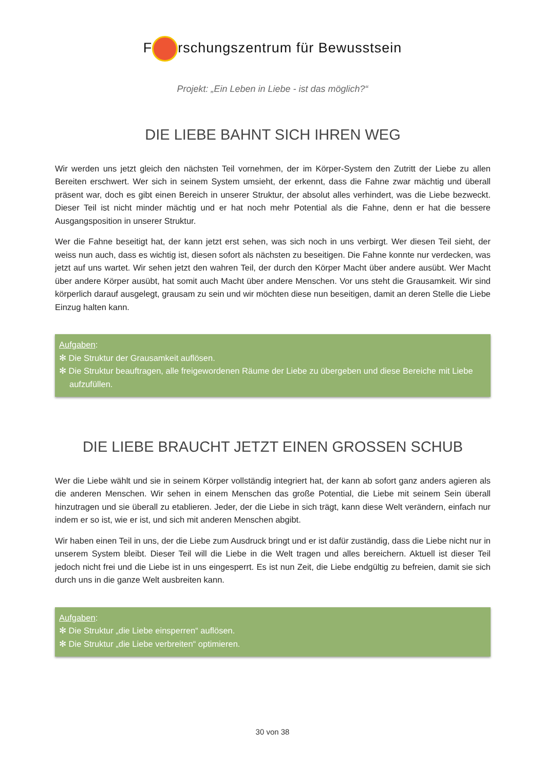F rschungszentrum für Bewusstsein
Projekt: „Ein Leben in Liebe - ist das möglich?“
DIE LIEBE BAHNT SICH IHREN WEG
Wir werden uns jetzt gleich den nächsten Teil vornehmen, der im Körper-System den Zutritt der Liebe zu allen Bereiten erschwert. Wer sich in seinem System umsieht, der erkennt, dass die Fahne zwar mächtig und überall präsent war, doch es gibt einen Bereich in unserer Struktur, der absolut alles verhindert, was die Liebe bezweckt. Dieser Teil ist nicht minder mächtig und er hat noch mehr Potential als die Fahne, denn er hat die bessere Ausgangsposition in unserer Struktur.
Wer die Fahne beseitigt hat, der kann jetzt erst sehen, was sich noch in uns verbirgt. Wer diesen Teil sieht, der weiss nun auch, dass es wichtig ist, diesen sofort als nächsten zu beseitigen. Die Fahne konnte nur verdecken, was jetzt auf uns wartet. Wir sehen jetzt den wahren Teil, der durch den Körper Macht über andere ausübt. Wer Macht über andere Körper ausübt, hat somit auch Macht über andere Menschen. Vor uns steht die Grausamkeit. Wir sind körperlich darauf ausgelegt, grausam zu sein und wir möchten diese nun beseitigen, damit an deren Stelle die Liebe Einzug halten kann.
Aufgaben:
✻ Die Struktur der Grausamkeit auflösen.
✻ Die Struktur beauftragen, alle freigewordenen Räume der Liebe zu übergeben und diese Bereiche mit Liebe aufzufüllen.
DIE LIEBE BRAUCHT JETZT EINEN GROSSEN SCHUB
Wer die Liebe wählt und sie in seinem Körper vollständig integriert hat, der kann ab sofort ganz anders agieren als die anderen Menschen. Wir sehen in einem Menschen das große Potential, die Liebe mit seinem Sein überall hinzutragen und sie überall zu etablieren. Jeder, der die Liebe in sich trägt, kann diese Welt verändern, einfach nur indem er so ist, wie er ist, und sich mit anderen Menschen abgibt.
Wir haben einen Teil in uns, der die Liebe zum Ausdruck bringt und er ist dafür zuständig, dass die Liebe nicht nur in unserem System bleibt. Dieser Teil will die Liebe in die Welt tragen und alles bereichern. Aktuell ist dieser Teil jedoch nicht frei und die Liebe ist in uns eingesperrt. Es ist nun Zeit, die Liebe endgültig zu befreien, damit sie sich durch uns in die ganze Welt ausbreiten kann.
Aufgaben:
✻ Die Struktur „die Liebe einsperren“ auflösen.
✻ Die Struktur „die Liebe verbreiten“ optimieren.
30 von 38